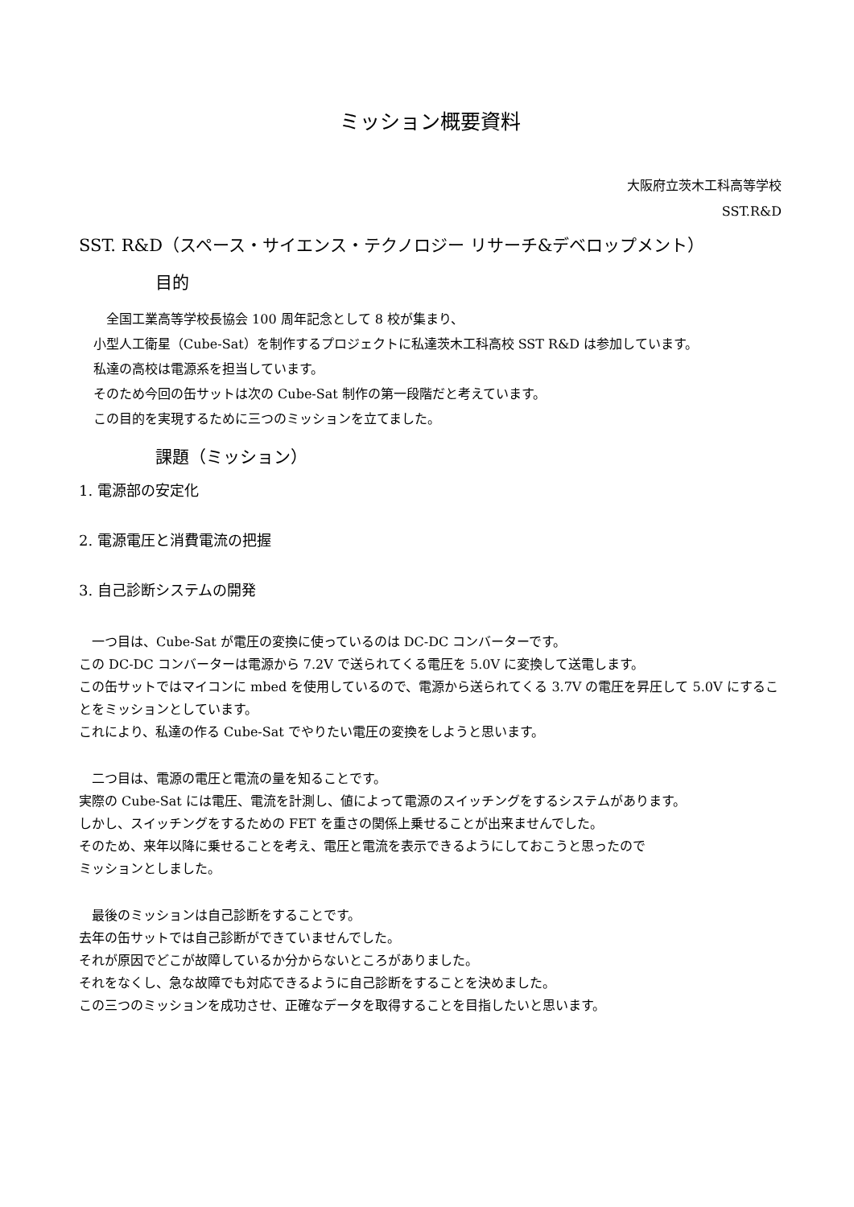ミッション概要資料
大阪府立茨木工科高等学校
SST.R&D
SST. R&D（スペース・サイエンス・テクノロジー リサーチ&デベロップメント）
目的
　全国工業高等学校長協会 100 周年記念として 8 校が集まり、
小型人工衛星（Cube-Sat）を制作するプロジェクトに私達茨木工科高校 SST R&D は参加しています。
私達の高校は電源系を担当しています。
そのため今回の缶サットは次の Cube-Sat 制作の第一段階だと考えています。
この目的を実現するために三つのミッションを立てました。
課題（ミッション）
1. 電源部の安定化
2. 電源電圧と消費電流の把握
3. 自己診断システムの開発
　一つ目は、Cube-Sat が電圧の変換に使っているのは DC-DC コンバーターです。
この DC-DC コンバーターは電源から 7.2V で送られてくる電圧を 5.0V に変換して送電します。
この缶サットではマイコンに mbed を使用しているので、電源から送られてくる 3.7V の電圧を昇圧して 5.0V にすることをミッションとしています。
これにより、私達の作る Cube-Sat でやりたい電圧の変換をしようと思います。
　二つ目は、電源の電圧と電流の量を知ることです。
実際の Cube-Sat には電圧、電流を計測し、値によって電源のスイッチングをするシステムがあります。
しかし、スイッチングをするための FET を重さの関係上乗せることが出来ませんでした。
そのため、来年以降に乗せることを考え、電圧と電流を表示できるようにしておこうと思ったので
ミッションとしました。
　最後のミッションは自己診断をすることです。
去年の缶サットでは自己診断ができていませんでした。
それが原因でどこが故障しているか分からないところがありました。
それをなくし、急な故障でも対応できるように自己診断をすることを決めました。
この三つのミッションを成功させ、正確なデータを取得することを目指したいと思います。